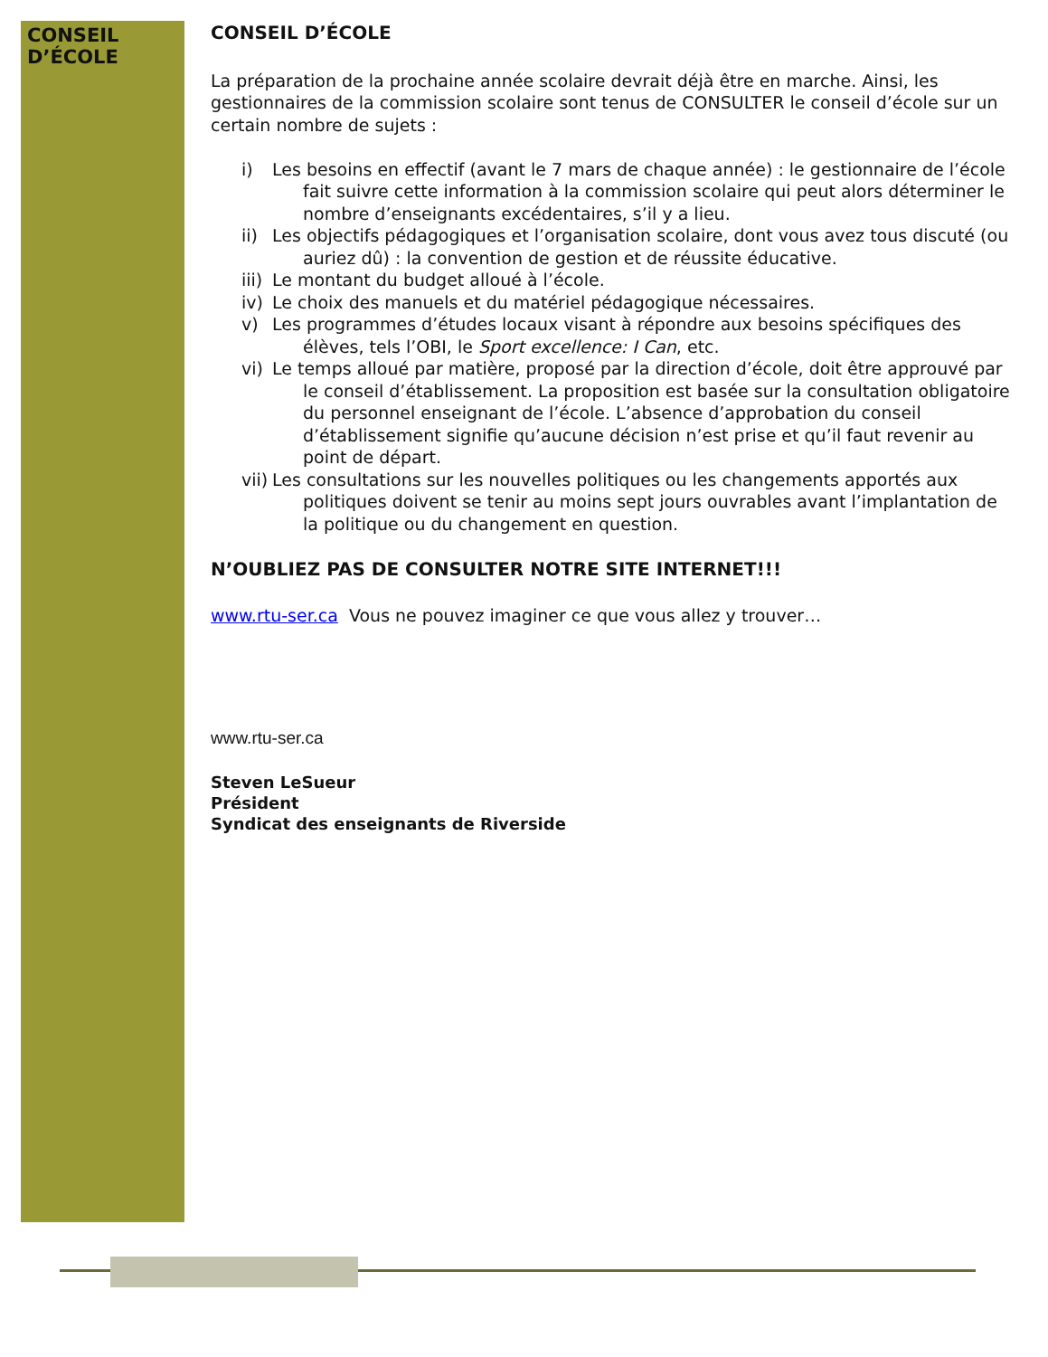CONSEIL
D’ÉCOLE
CONSEIL D’ÉCOLE
La préparation de la prochaine année scolaire devrait déjà être en marche. Ainsi, les gestionnaires de la commission scolaire sont tenus de CONSULTER le conseil d’école sur un certain nombre de sujets :
i) Les besoins en effectif (avant le 7 mars de chaque année) : le gestionnaire de l’école fait suivre cette information à la commission scolaire qui peut alors déterminer le nombre d’enseignants excédentaires, s’il y a lieu.
ii) Les objectifs pédagogiques et l’organisation scolaire, dont vous avez tous discuté (ou auriez dû) : la convention de gestion et de réussite éducative.
iii) Le montant du budget alloué à l’école.
iv) Le choix des manuels et du matériel pédagogique nécessaires.
v) Les programmes d’études locaux visant à répondre aux besoins spécifiques des élèves, tels l’OBI, le Sport excellence: I Can, etc.
vi) Le temps alloué par matière, proposé par la direction d’école, doit être approuvé par le conseil d’établissement. La proposition est basée sur la consultation obligatoire du personnel enseignant de l’école. L’absence d’approbation du conseil d’établissement signifie qu’aucune décision n’est prise et qu’il faut revenir au point de départ.
vii) Les consultations sur les nouvelles politiques ou les changements apportés aux politiques doivent se tenir au moins sept jours ouvrables avant l’implantation de la politique ou du changement en question.
N’OUBLIEZ PAS DE CONSULTER NOTRE SITE INTERNET!!!
www.rtu-ser.ca Vous ne pouvez imaginer ce que vous allez y trouver…
www.rtu-ser.ca
Steven LeSueur
Président
Syndicat des enseignants de Riverside